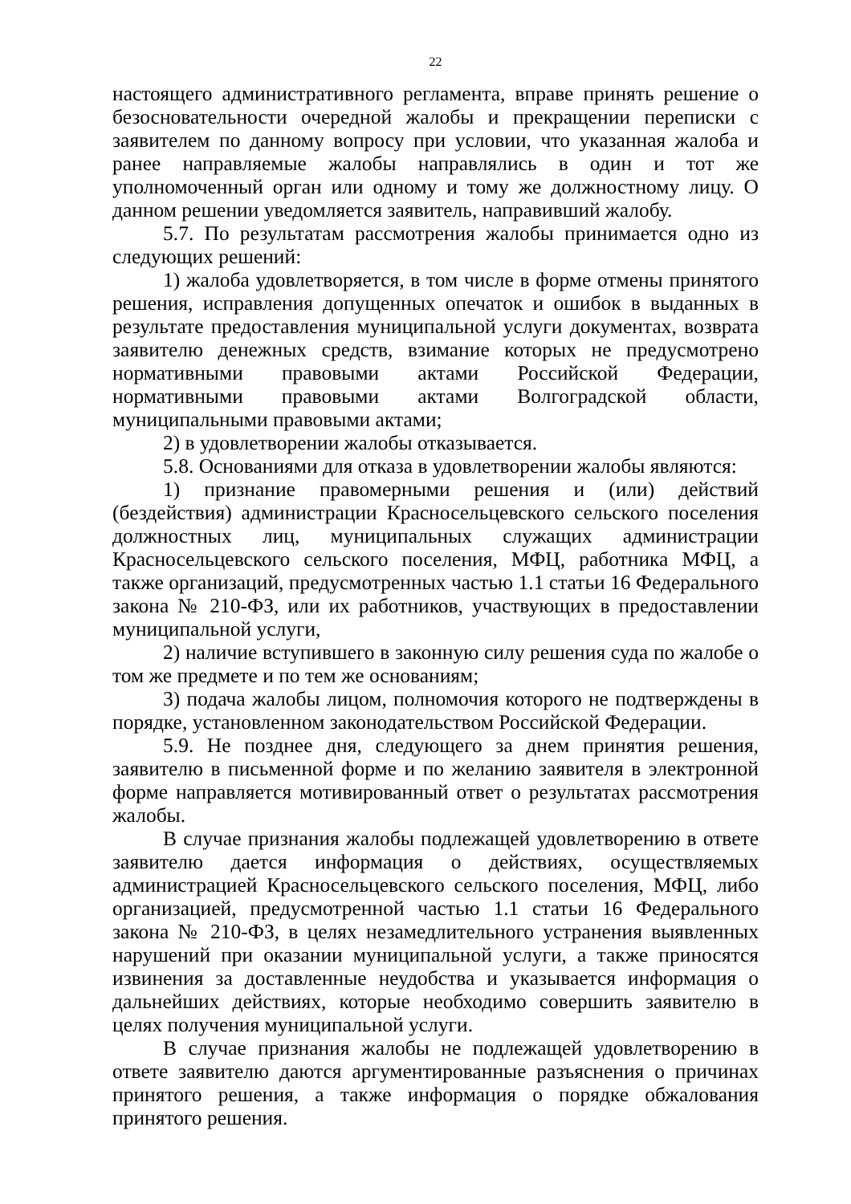22
настоящего административного регламента, вправе принять решение о безосновательности очередной жалобы и прекращении переписки с заявителем по данному вопросу при условии, что указанная жалоба и ранее направляемые жалобы направлялись в один и тот же уполномоченный орган или одному и тому же должностному лицу. О данном решении уведомляется заявитель, направивший жалобу.
5.7. По результатам рассмотрения жалобы принимается одно из следующих решений:
1) жалоба удовлетворяется, в том числе в форме отмены принятого решения, исправления допущенных опечаток и ошибок в выданных в результате предоставления муниципальной услуги документах, возврата заявителю денежных средств, взимание которых не предусмотрено нормативными правовыми актами Российской Федерации, нормативными правовыми актами Волгоградской области, муниципальными правовыми актами;
2) в удовлетворении жалобы отказывается.
5.8. Основаниями для отказа в удовлетворении жалобы являются:
1) признание правомерными решения и (или) действий (бездействия) администрации Красносельцевского сельского поселения должностных лиц, муниципальных служащих администрации Красносельцевского сельского поселения, МФЦ, работника МФЦ, а также организаций, предусмотренных частью 1.1 статьи 16 Федерального закона № 210-ФЗ, или их работников, участвующих в предоставлении муниципальной услуги,
2) наличие вступившего в законную силу решения суда по жалобе о том же предмете и по тем же основаниям;
3) подача жалобы лицом, полномочия которого не подтверждены в порядке, установленном законодательством Российской Федерации.
5.9. Не позднее дня, следующего за днем принятия решения, заявителю в письменной форме и по желанию заявителя в электронной форме направляется мотивированный ответ о результатах рассмотрения жалобы.
В случае признания жалобы подлежащей удовлетворению в ответе заявителю дается информация о действиях, осуществляемых администрацией Красносельцевского сельского поселения, МФЦ, либо организацией, предусмотренной частью 1.1 статьи 16 Федерального закона № 210-ФЗ, в целях незамедлительного устранения выявленных нарушений при оказании муниципальной услуги, а также приносятся извинения за доставленные неудобства и указывается информация о дальнейших действиях, которые необходимо совершить заявителю в целях получения муниципальной услуги.
В случае признания жалобы не подлежащей удовлетворению в ответе заявителю даются аргументированные разъяснения о причинах принятого решения, а также информация о порядке обжалования принятого решения.